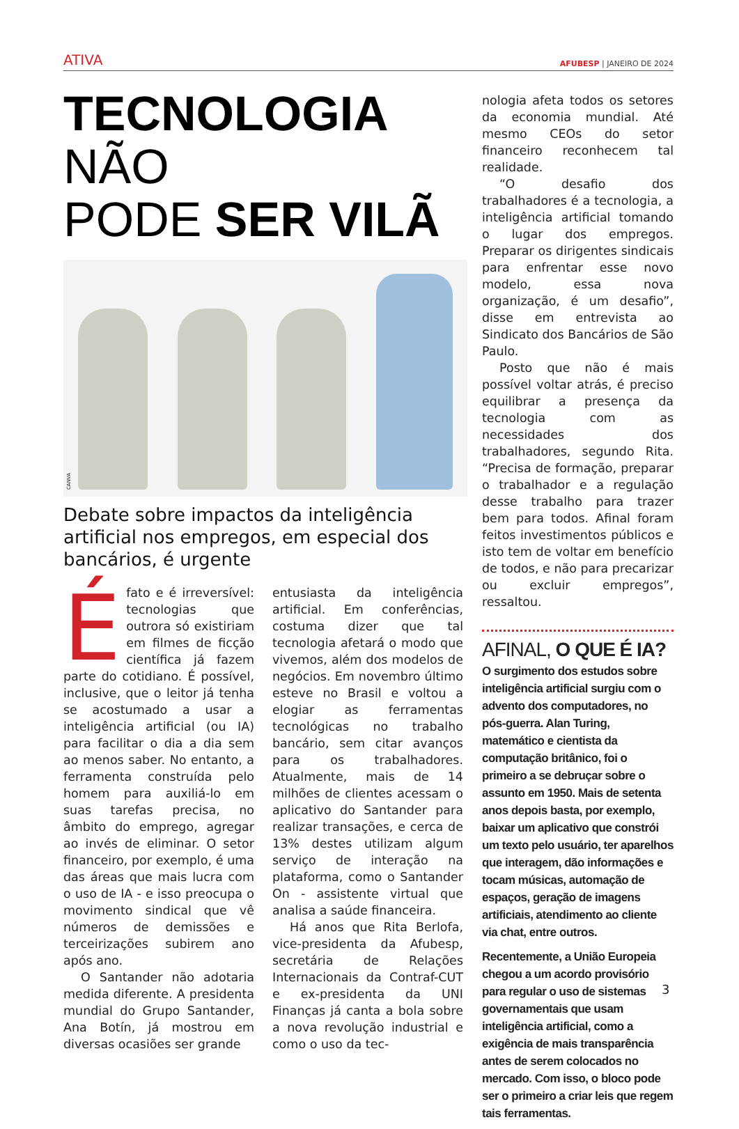ATIVA AFUBESP | JANEIRO DE 2024
TECNOLOGIA NÃO
PODE SER VILÃ
CANVA
Debate sobre impactos da inteligência artificial nos empregos, em especial dos bancários, é urgente
Éfato e é irreversível: tecnologias que outrora só existiriam em filmes de ficção científica já fazem parte do cotidiano. É possível, inclusive, que o leitor já tenha se acostumado a usar a inteligência artificial (ou IA) para facilitar o dia a dia sem ao menos saber. No entanto, a ferramenta construída pelo homem para auxiliá-lo em suas tarefas precisa, no âmbito do emprego, agregar ao invés de eliminar. O setor financeiro, por exemplo, é uma das áreas que mais lucra com o uso de IA - e isso preocupa o movimento sindical que vê números de demissões e terceirizações subirem ano após ano.
O Santander não adotaria medida diferente. A presidenta mundial do Grupo Santander, Ana Botín, já mostrou em diversas ocasiões ser grande
entusiasta da inteligência artificial. Em conferências, costuma dizer que tal tecnologia afetará o modo que vivemos, além dos modelos de negócios. Em novembro último esteve no Brasil e voltou a elogiar as ferramentas tecnológicas no trabalho bancário, sem citar avanços para os trabalhadores. Atualmente, mais de 14 milhões de clientes acessam o aplicativo do Santander para realizar transações, e cerca de 13% destes utilizam algum serviço de interação na plataforma, como o Santander On - assistente virtual que analisa a saúde financeira.
Há anos que Rita Berlofa, vice-presidenta da Afubesp, secretária de Relações Internacionais da Contraf-CUT e ex-presidenta da UNI Finanças já canta a bola sobre a nova revolução industrial e como o uso da tec-
nologia afeta todos os setores da economia mundial. Até mesmo CEOs do setor financeiro reconhecem tal realidade.
“O desafio dos trabalhadores é a tecnologia, a inteligência artificial tomando o lugar dos empregos. Preparar os dirigentes sindicais para enfrentar esse novo modelo, essa nova organização, é um desafio”, disse em entrevista ao Sindicato dos Bancários de São Paulo.
Posto que não é mais possível voltar atrás, é preciso equilibrar a presença da tecnologia com as necessidades dos trabalhadores, segundo Rita. “Precisa de formação, preparar o trabalhador e a regulação desse trabalho para trazer bem para todos. Afinal foram feitos investimentos públicos e isto tem de voltar em benefício de todos, e não para precarizar ou excluir empregos”, ressaltou.
AFINAL, O QUE É IA?
O surgimento dos estudos sobre inteligência artificial surgiu com o advento dos computadores, no pós-guerra. Alan Turing, matemático e cientista da computação britânico, foi o primeiro a se debruçar sobre o assunto em 1950. Mais de setenta anos depois basta, por exemplo, baixar um aplicativo que constrói um texto pelo usuário, ter aparelhos que interagem, dão informações e tocam músicas, automação de espaços, geração de imagens artificiais, atendimento ao cliente via chat, entre outros.
Recentemente, a União Europeia chegou a um acordo provisório para regular o uso de sistemas governamentais que usam inteligência artificial, como a exigência de mais transparência antes de serem colocados no mercado. Com isso, o bloco pode ser o primeiro a criar leis que regem tais ferramentas.
3